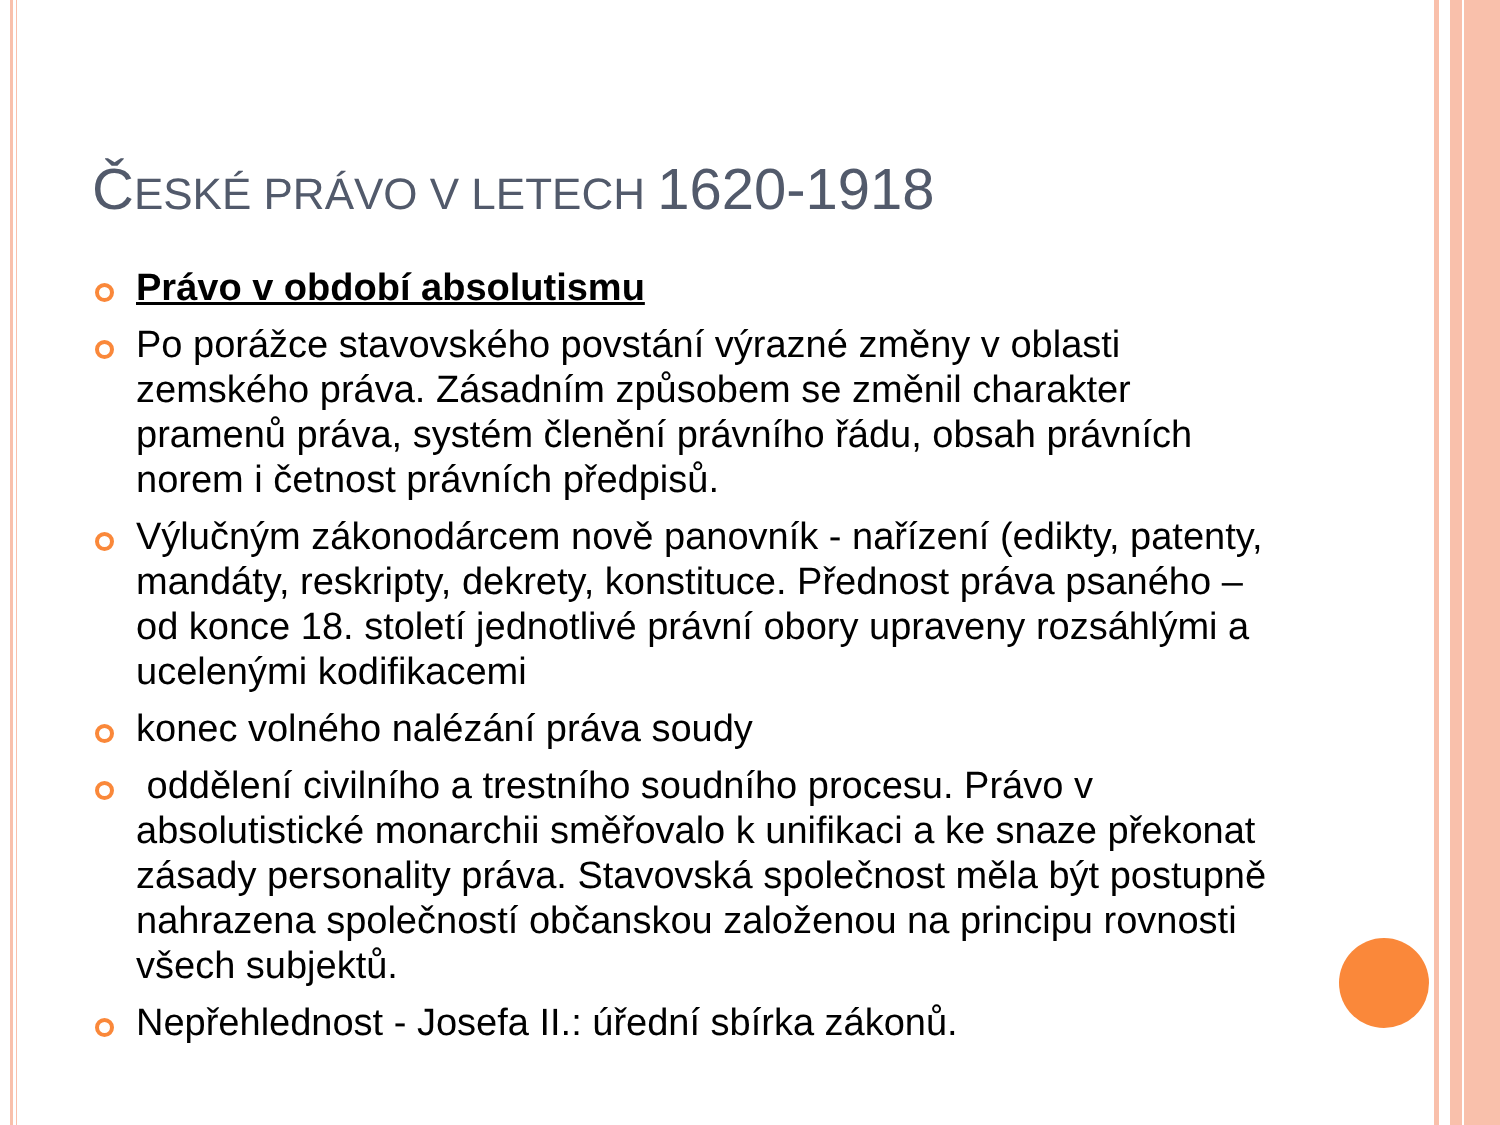ČESKÉ PRÁVO V LETECH 1620-1918
Právo v období absolutismu
Po porážce stavovského povstání výrazné změny v oblasti zemského práva. Zásadním způsobem se změnil charakter pramenů práva, systém členění právního řádu, obsah právních norem i četnost právních předpisů.
Výlučným zákonodárcem nově panovník - nařízení (edikty, patenty, mandáty, reskripty, dekrety, konstituce. Přednost práva psaného – od konce 18. století jednotlivé právní obory upraveny rozsáhlými a ucelenými kodifikacemi
konec volného nalézání práva soudy
oddělení civilního a trestního soudního procesu. Právo v absolutistické monarchii směřovalo k unifikaci a ke snaze překonat zásady personality práva. Stavovská společnost měla být postupně nahrazena společností občanskou založenou na principu rovnosti všech subjektů.
Nepřehlednost - Josefa II.: úřední sbírka zákonů.